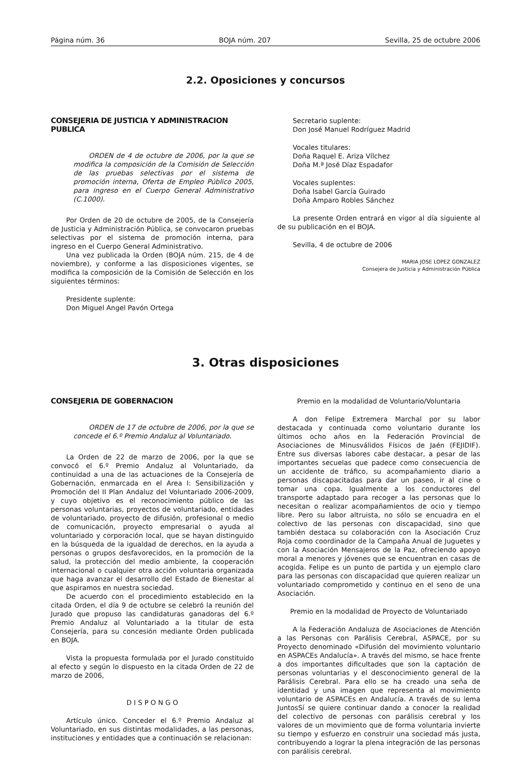Página núm. 36 BOJA núm. 207 Sevilla, 25 de octubre 2006
2.2. Oposiciones y concursos
CONSEJERIA DE JUSTICIA Y ADMINISTRACION PUBLICA
ORDEN de 4 de octubre de 2006, por la que se modifica la composición de la Comisión de Selección de las pruebas selectivas por el sistema de promoción interna, Oferta de Empleo Público 2005, para ingreso en el Cuerpo General Administrativo (C.1000).
Por Orden de 20 de octubre de 2005, de la Consejería de Justicia y Administración Pública, se convocaron pruebas selectivas por el sistema de promoción interna, para ingreso en el Cuerpo General Administrativo.
Una vez publicada la Orden (BOJA núm. 215, de 4 de noviembre), y conforme a las disposiciones vigentes, se modifica la composición de la Comisión de Selección en los siguientes términos:
Presidente suplente:
Don Miguel Angel Pavón Ortega
Secretario suplente:
Don José Manuel Rodríguez Madrid
Vocales titulares:
Doña Raquel E. Ariza Vílchez
Doña M.ª José Díaz Espadafor
Vocales suplentes:
Doña Isabel García Guirado
Doña Amparo Robles Sánchez
La presente Orden entrará en vigor al día siguiente al de su publicación en el BOJA.
Sevilla, 4 de octubre de 2006
MARIA JOSE LOPEZ GONZALEZ
Consejera de Justicia y Administración Pública
3. Otras disposiciones
CONSEJERIA DE GOBERNACION
ORDEN de 17 de octubre de 2006, por la que se concede el 6.º Premio Andaluz al Voluntariado.
La Orden de 22 de marzo de 2006, por la que se convocó el 6.º Premio Andaluz al Voluntariado, da continuidad a una de las actuaciones de la Consejería de Gobernación, enmarcada en el Area I: Sensibilización y Promoción del II Plan Andaluz del Voluntariado 2006-2009, y cuyo objetivo es el reconocimiento público de las personas voluntarias, proyectos de voluntariado, entidades de voluntariado, proyecto de difusión, profesional o medio de comunicación, proyecto empresarial o ayuda al voluntariado y corporación local, que se hayan distinguido en la búsqueda de la igualdad de derechos, en la ayuda a personas o grupos desfavorecidos, en la promoción de la salud, la protección del medio ambiente, la cooperación internacional o cualquier otra acción voluntaria organizada que haga avanzar el desarrollo del Estado de Bienestar al que aspiramos en nuestra sociedad.
De acuerdo con el procedimiento establecido en la citada Orden, el día 9 de octubre se celebró la reunión del Jurado que propuso las candidaturas ganadoras del 6.º Premio Andaluz al Voluntariado a la titular de esta Consejería, para su concesión mediante Orden publicada en BOJA.
Vista la propuesta formulada por el Jurado constituido al efecto y según lo dispuesto en la citada Orden de 22 de marzo de 2006,
D I S P O N G O
Artículo único. Conceder el 6.º Premio Andaluz al Voluntariado, en sus distintas modalidades, a las personas, instituciones y entidades que a continuación se relacionan:
Premio en la modalidad de Voluntario/Voluntaria
A don Felipe Extremera Marchal por su labor destacada y continuada como voluntario durante los últimos ocho años en la Federación Provincial de Asociaciones de Minusválidos Físicos de Jaén (FEJIDIF). Entre sus diversas labores cabe destacar, a pesar de las importantes secuelas que padece como consecuencia de un accidente de tráfico, su acompañamiento diario a personas discapacitadas para dar un paseo, ir al cine o tomar una copa. Igualmente a los conductores del transporte adaptado para recoger a las personas que lo necesitan o realizar acompañamientos de ocio y tiempo libre. Pero su labor altruista, no sólo se encuadra en el colectivo de las personas con discapacidad, sino que también destaca su colaboración con la Asociación Cruz Roja como coordinador de la Campaña Anual de Juguetes y con la Asociación Mensajeros de la Paz, ofreciendo apoyo moral a menores y jóvenes que se encuentran en casas de acogida. Felipe es un punto de partida y un ejemplo claro para las personas con discapacidad que quieren realizar un voluntariado comprometido y continuo en el seno de una Asociación.
Premio en la modalidad de Proyecto de Voluntariado
A la Federación Andaluza de Asociaciones de Atención a las Personas con Parálisis Cerebral, ASPACE, por su Proyecto denominado «Difusión del movimiento voluntario en ASPACEs Andalucía». A través del mismo, se hace frente a dos importantes dificultades que son la captación de personas voluntarias y el desconocimiento general de la Parálisis Cerebral. Para ello se ha creado una seña de identidad y una imagen que representa al movimiento voluntario de ASPACEs en Andalucía. A través de su lema JuntosSí se quiere continuar dando a conocer la realidad del colectivo de personas con parálisis cerebral y los valores de un movimiento que de forma voluntaria invierte su tiempo y esfuerzo en construir una sociedad más justa, contribuyendo a lograr la plena integración de las personas con parálisis cerebral.